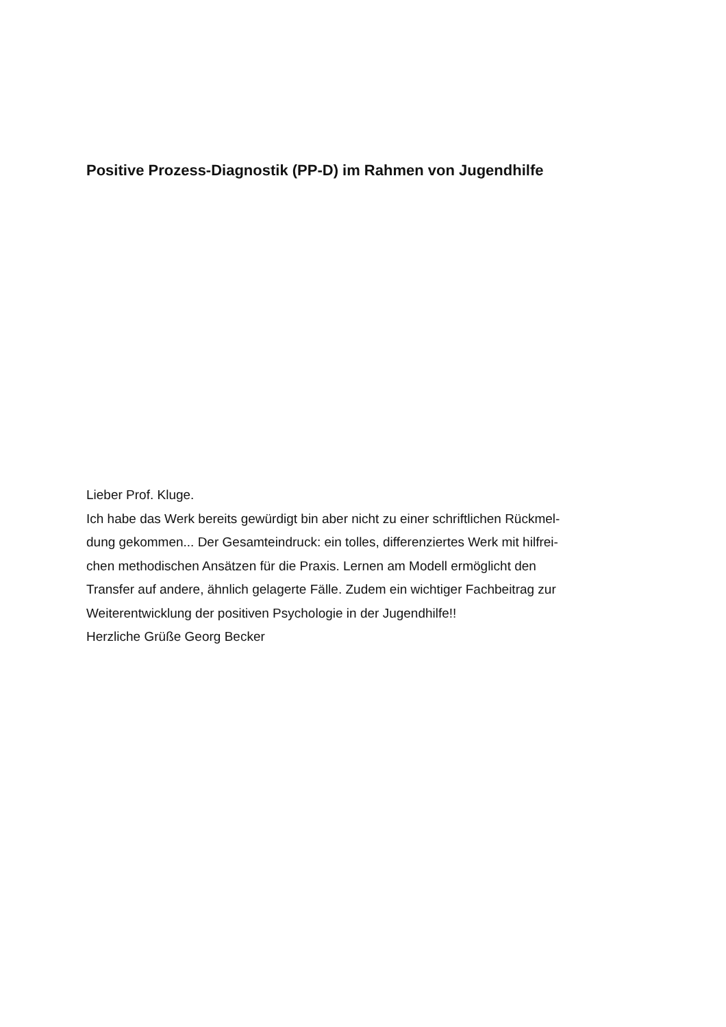Positive Prozess-Diagnostik (PP-D) im Rahmen von Jugendhilfe
Lieber Prof. Kluge.
Ich habe das Werk bereits gewürdigt bin aber nicht zu einer schriftlichen Rückmel-
dung gekommen... Der Gesamteindruck: ein tolles, differenziertes Werk mit hilfrei-
chen methodischen Ansätzen für die Praxis. Lernen am Modell ermöglicht den
Transfer auf andere, ähnlich gelagerte Fälle. Zudem ein wichtiger Fachbeitrag zur
Weiterentwicklung der positiven Psychologie in der Jugendhilfe!!
Herzliche Grüße Georg Becker